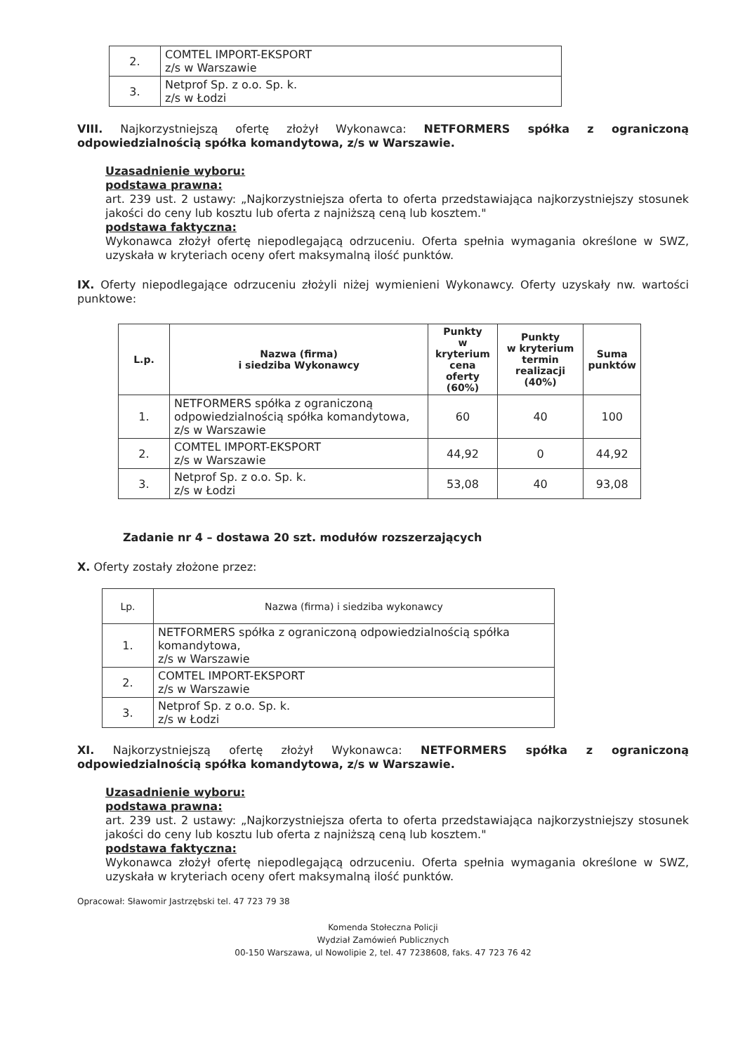| 2. | COMTEL IMPORT-EKSPORT z/s w Warszawie |
| 3. | Netprof Sp. z o.o. Sp. k. z/s w Łodzi |
VIII. Najkorzystniejszą ofertę złożył Wykonawca: NETFORMERS spółka z ograniczoną odpowiedzialnością spółka komandytowa, z/s w Warszawie.
Uzasadnienie wyboru:
podstawa prawna:
art. 239 ust. 2 ustawy: „Najkorzystniejsza oferta to oferta przedstawiająca najkorzystniejszy stosunek jakości do ceny lub kosztu lub oferta z najniższą ceną lub kosztem."
podstawa faktyczna:
Wykonawca złożył ofertę niepodlegającą odrzuceniu. Oferta spełnia wymagania określone w SWZ, uzyskała w kryteriach oceny ofert maksymalną ilość punktów.
IX. Oferty niepodlegające odrzuceniu złożyli niżej wymienieni Wykonawcy. Oferty uzyskały nw. wartości punktowe:
| L.p. | Nazwa (firma) i siedziba Wykonawcy | Punkty w kryterium cena oferty (60%) | Punkty w kryterium termin realizacji (40%) | Suma punktów |
| --- | --- | --- | --- | --- |
| 1. | NETFORMERS spółka z ograniczoną odpowiedzialnością spółka komandytowa, z/s w Warszawie | 60 | 40 | 100 |
| 2. | COMTEL IMPORT-EKSPORT z/s w Warszawie | 44,92 | 0 | 44,92 |
| 3. | Netprof Sp. z o.o. Sp. k. z/s w Łodzi | 53,08 | 40 | 93,08 |
Zadanie nr 4 – dostawa 20 szt. modułów rozszerzających
X. Oferty zostały złożone przez:
| Lp. | Nazwa (firma) i siedziba wykonawcy |
| 1. | NETFORMERS spółka z ograniczoną odpowiedzialnością spółka komandytowa, z/s w Warszawie |
| 2. | COMTEL IMPORT-EKSPORT z/s w Warszawie |
| 3. | Netprof Sp. z o.o. Sp. k. z/s w Łodzi |
XI. Najkorzystniejszą ofertę złożył Wykonawca: NETFORMERS spółka z ograniczoną odpowiedzialnością spółka komandytowa, z/s w Warszawie.
Uzasadnienie wyboru:
podstawa prawna:
art. 239 ust. 2 ustawy: „Najkorzystniejsza oferta to oferta przedstawiająca najkorzystniejszy stosunek jakości do ceny lub kosztu lub oferta z najniższą ceną lub kosztem."
podstawa faktyczna:
Wykonawca złożył ofertę niepodlegającą odrzuceniu. Oferta spełnia wymagania określone w SWZ, uzyskała w kryteriach oceny ofert maksymalną ilość punktów.
Opracował: Sławomir Jastrzębski tel. 47 723 79 38
Komenda Stołeczna Policji
Wydział Zamówień Publicznych
00-150 Warszawa, ul Nowolipie 2, tel. 47 7238608, faks. 47 723 76 42